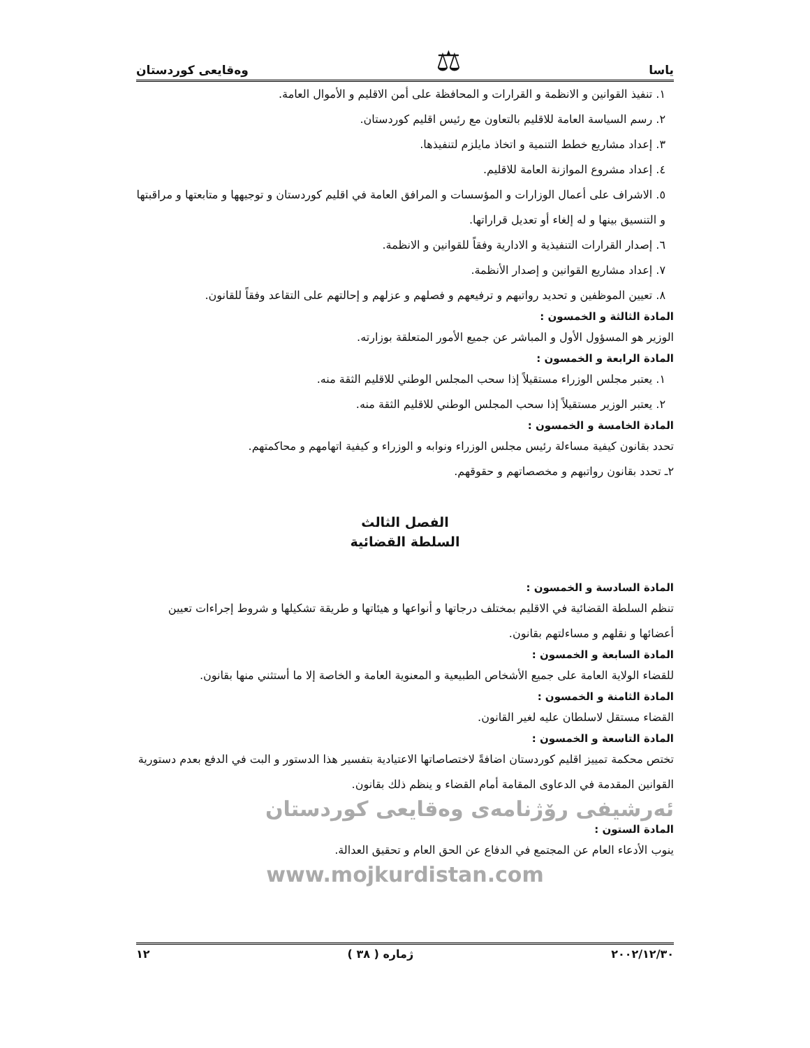ياسا ⚖ وەقايعى كوردستان
١. تنفيذ القوانين و الانظمة و القرارات و المحافظة على أمن الاقليم و الأموال العامة.
٢. رسم السياسة العامة للاقليم بالتعاون مع رئيس اقليم كوردستان.
٣. إعداد مشاريع خطط التنمية و اتخاذ مايلزم لتنفيذها.
٤. إعداد مشروع الموازنة العامة للاقليم.
٥. الاشراف على أعمال الوزارات و المؤسسات و المرافق العامة في اقليم كوردستان و توجيهها و متابعتها و مراقبتها و التنسيق بينها و له إلغاء أو تعديل قراراتها.
٦. إصدار القرارات التنفيذية و الادارية وفقاً للقوانين و الانظمة.
٧. إعداد مشاريع القوانين و إصدار الأنظمة.
٨. تعيين الموظفين و تحديد رواتبهم و ترفيعهم و فصلهم و عزلهم و إحالتهم على التقاعد وفقاً للقانون.
المادة الثالثة و الخمسون :
الوزير هو المسؤول الأول و المباشر عن جميع الأمور المتعلقة بوزارته.
المادة الرابعة و الخمسون :
١. يعتبر مجلس الوزراء مستقيلاً إذا سحب المجلس الوطني للاقليم الثقة منه.
٢. يعتبر الوزير مستقيلاً إذا سحب المجلس الوطني للاقليم الثقة منه.
المادة الخامسة و الخمسون :
تحدد بقانون كيفية مساءلة رئيس مجلس الوزراء ونوابه و الوزراء و كيفية اتهامهم و محاكمتهم.
٢ـ تحدد بقانون رواتبهم و مخصصاتهم و حقوقهم.
الفصل الثالث
السلطة القضائية
المادة السادسة و الخمسون :
تنظم السلطة القضائية في الاقليم بمختلف درجاتها و أنواعها و هيئاتها و طريقة تشكيلها و شروط إجراءات تعيين أعضائها و نقلهم و مساءلتهم بقانون.
المادة السابعة و الخمسون :
للقضاء الولاية العامة على جميع الأشخاص الطبيعية و المعنوية العامة و الخاصة إلا ما أستثني منها بقانون.
المادة الثامنة و الخمسون :
القضاء مستقل لاسلطان عليه لغير القانون.
المادة التاسعة و الخمسون :
تختص محكمة تمييز اقليم كوردستان اضافةً لاختصاصاتها الاعتيادية بتفسير هذا الدستور و البت في الدفع بعدم دستورية القوانين المقدمة في الدعاوى المقامة أمام القضاء و ينظم ذلك بقانون.
ئەرشيفى رۆژنامەى وەقايعى كوردستان
المادة الستون :
ينوب الأدعاء العام عن المجتمع في الدفاع عن الحق العام و تحقيق العدالة.
www.mojkurdistan.com
٢٠٠٢/١٢/٣٠ ژمارە ( ٣٨ ) ١٢